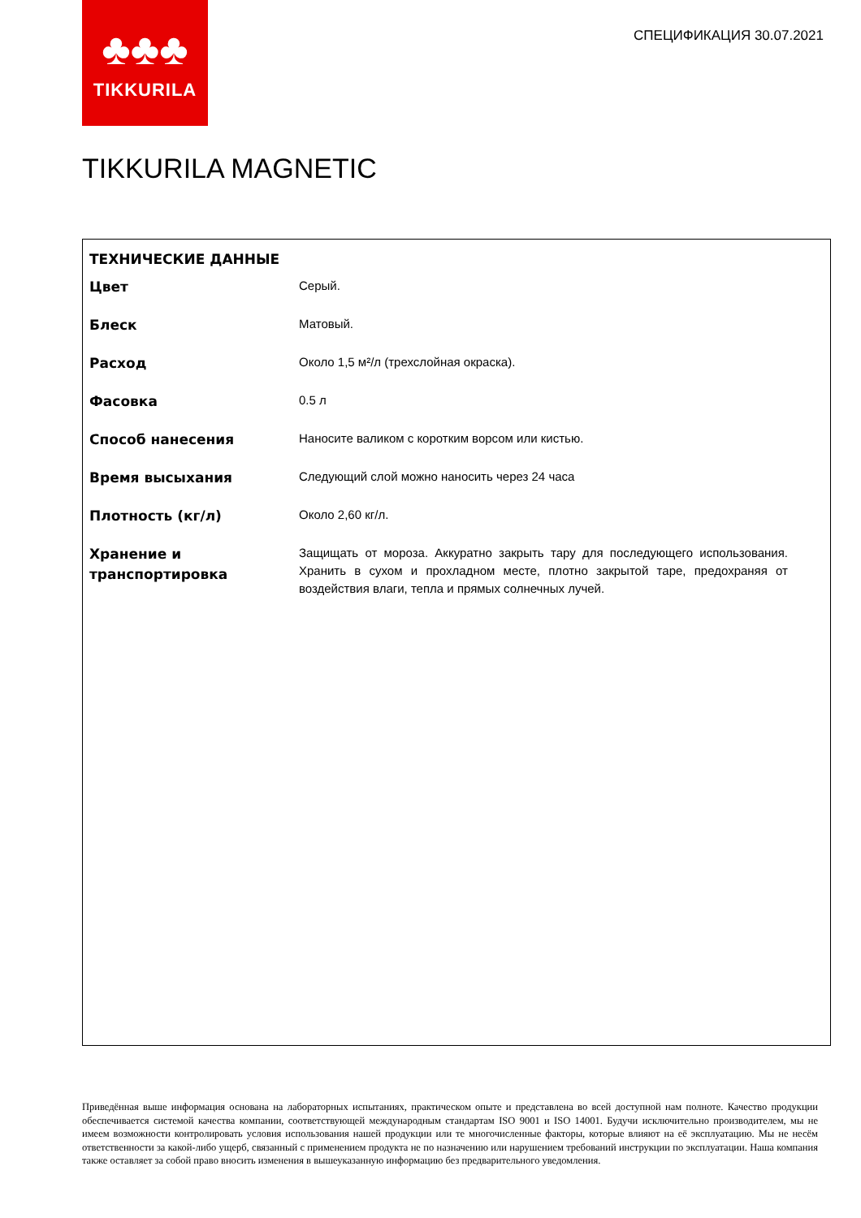♣♣♣
TIKKURILA
СПЕЦИФИКАЦИЯ 30.07.2021
TIKKURILA MAGNETIC
ТЕХНИЧЕСКИЕ ДАННЫЕ
| Цвет | Серый. |
| Блеск | Матовый. |
| Расход | Около 1,5 м²/л (трехслойная окраска). |
| Фасовка | 0.5 л |
| Способ нанесения | Наносите валиком с коротким ворсом или кистью. |
| Время высыхания | Следующий слой можно наносить через 24 часа |
| Плотность (кг/л) | Около 2,60 кг/л. |
| Хранение и транспортировка | Защищать от мороза. Аккуратно закрыть тару для последующего использования. Хранить в сухом и прохладном месте, плотно закрытой таре, предохраняя от воздействия влаги, тепла и прямых солнечных лучей. |
Приведённая выше информация основана на лабораторных испытаниях, практическом опыте и представлена во всей доступной нам полноте. Качество продукции обеспечивается системой качества компании, соответствующей международным стандартам ISO 9001 и ISO 14001. Будучи исключительно производителем, мы не имеем возможности контролировать условия использования нашей продукции или те многочисленные факторы, которые влияют на её эксплуатацию. Мы не несём ответственности за какой-либо ущерб, связанный с применением продукта не по назначению или нарушением требований инструкции по эксплуатации. Наша компания также оставляет за собой право вносить изменения в вышеуказанную информацию без предварительного уведомления.